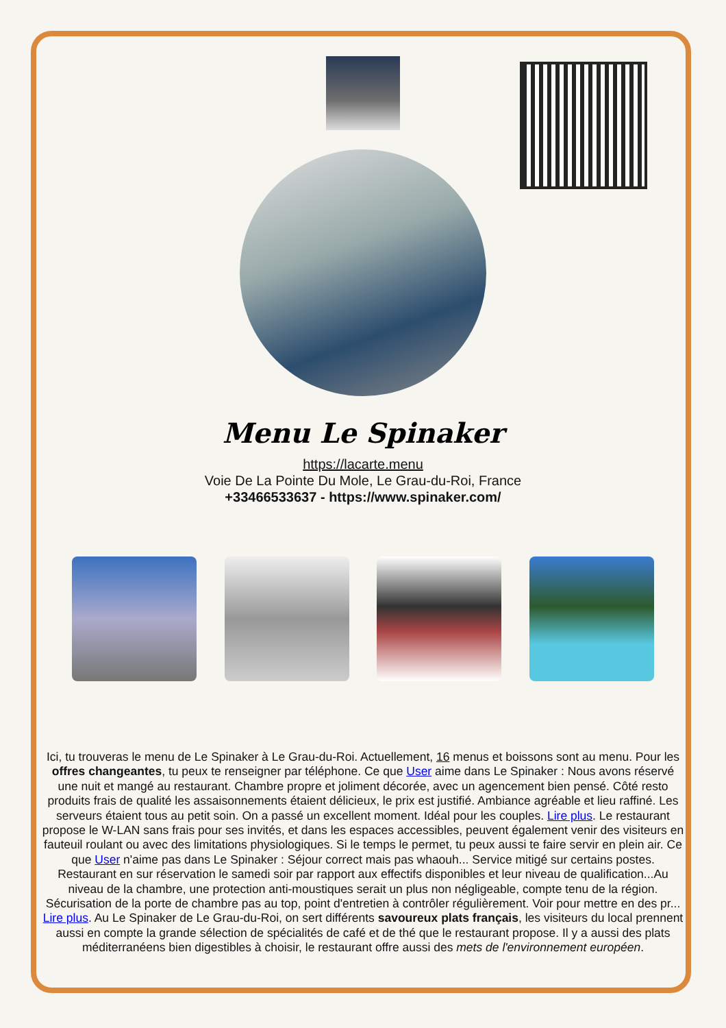Menu Le Spinaker
https://lacarte.menu
Voie De La Pointe Du Mole, Le Grau-du-Roi, France
+33466533637 - https://www.spinaker.com/
Ici, tu trouveras le menu de Le Spinaker à Le Grau-du-Roi. Actuellement, 16 menus et boissons sont au menu. Pour les offres changeantes, tu peux te renseigner par téléphone. Ce que User aime dans Le Spinaker : Nous avons réservé une nuit et mangé au restaurant. Chambre propre et joliment décorée, avec un agencement bien pensé. Côté resto produits frais de qualité les assaisonnements étaient délicieux, le prix est justifié. Ambiance agréable et lieu raffiné. Les serveurs étaient tous au petit soin. On a passé un excellent moment. Idéal pour les couples. Lire plus. Le restaurant propose le W-LAN sans frais pour ses invités, et dans les espaces accessibles, peuvent également venir des visiteurs en fauteuil roulant ou avec des limitations physiologiques. Si le temps le permet, tu peux aussi te faire servir en plein air. Ce que User n'aime pas dans Le Spinaker : Séjour correct mais pas whaouh... Service mitigé sur certains postes. Restaurant en sur réservation le samedi soir par rapport aux effectifs disponibles et leur niveau de qualification...Au niveau de la chambre, une protection anti-moustiques serait un plus non négligeable, compte tenu de la région. Sécurisation de la porte de chambre pas au top, point d'entretien à contrôler régulièrement. Voir pour mettre en des pr... Lire plus. Au Le Spinaker de Le Grau-du-Roi, on sert différents savoureux plats français, les visiteurs du local prennent aussi en compte la grande sélection de spécialités de café et de thé que le restaurant propose. Il y a aussi des plats méditerranéens bien digestibles à choisir, le restaurant offre aussi des mets de l'environnement européen.